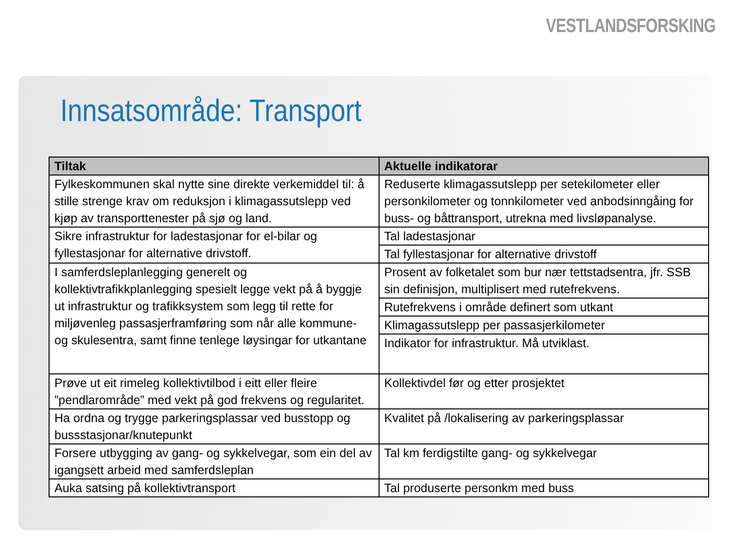VESTLANDSFORSKING
Innsatsområde: Transport
| Tiltak | Aktuelle indikatorar |
| --- | --- |
| Fylkeskommunen skal nytte sine direkte verkemiddel til: å stille strenge krav om reduksjon i klimagassutslepp ved kjøp av transporttenester på sjø og land. | Reduserte klimagassutslepp per setekilometer eller personkilometer og tonnkilometer ved anbodsinngåing for buss- og båttransport, utrekna med livsløpanalyse. |
| Sikre infrastruktur for ladestasjonar for el-bilar og fyllestasjonar for alternative drivstoff. | Tal ladestasjonar |
| | Tal fyllestasjonar for alternative drivstoff |
| I samferdsleplanlegging generelt og kollektivtrafikkplanlegging spesielt legge vekt på å byggje ut infrastruktur og trafikksystem som legg til rette for miljøvenleg passasjerframføring som når alle kommune- og skulesentra, samt finne tenlege løysingar for utkantane | Prosent av folketalet som bur nær tettstadsentra, jfr. SSB sin definisjon, multiplisert med rutefrekvens. |
| | Rutefrekvens i område definert som utkant |
| | Klimagassutslepp per passasjerkilometer |
| | Indikator for infrastruktur. Må utviklast. |
| Prøve ut eit rimeleg kollektivtilbod i eitt eller fleire ”pendlarområde” med vekt på god frekvens og regularitet. | Kollektivdel før og etter prosjektet |
| Ha ordna og trygge parkeringsplassar ved busstopp og bussstasjonar/knutepunkt | Kvalitet på /lokalisering av parkeringsplassar |
| Forsere utbygging av gang- og sykkelvegar, som ein del av igangsett arbeid med samferdsleplan | Tal km ferdigstilte gang- og sykkelvegar |
| Auka satsing på kollektivtransport | Tal produserte personkm med buss |